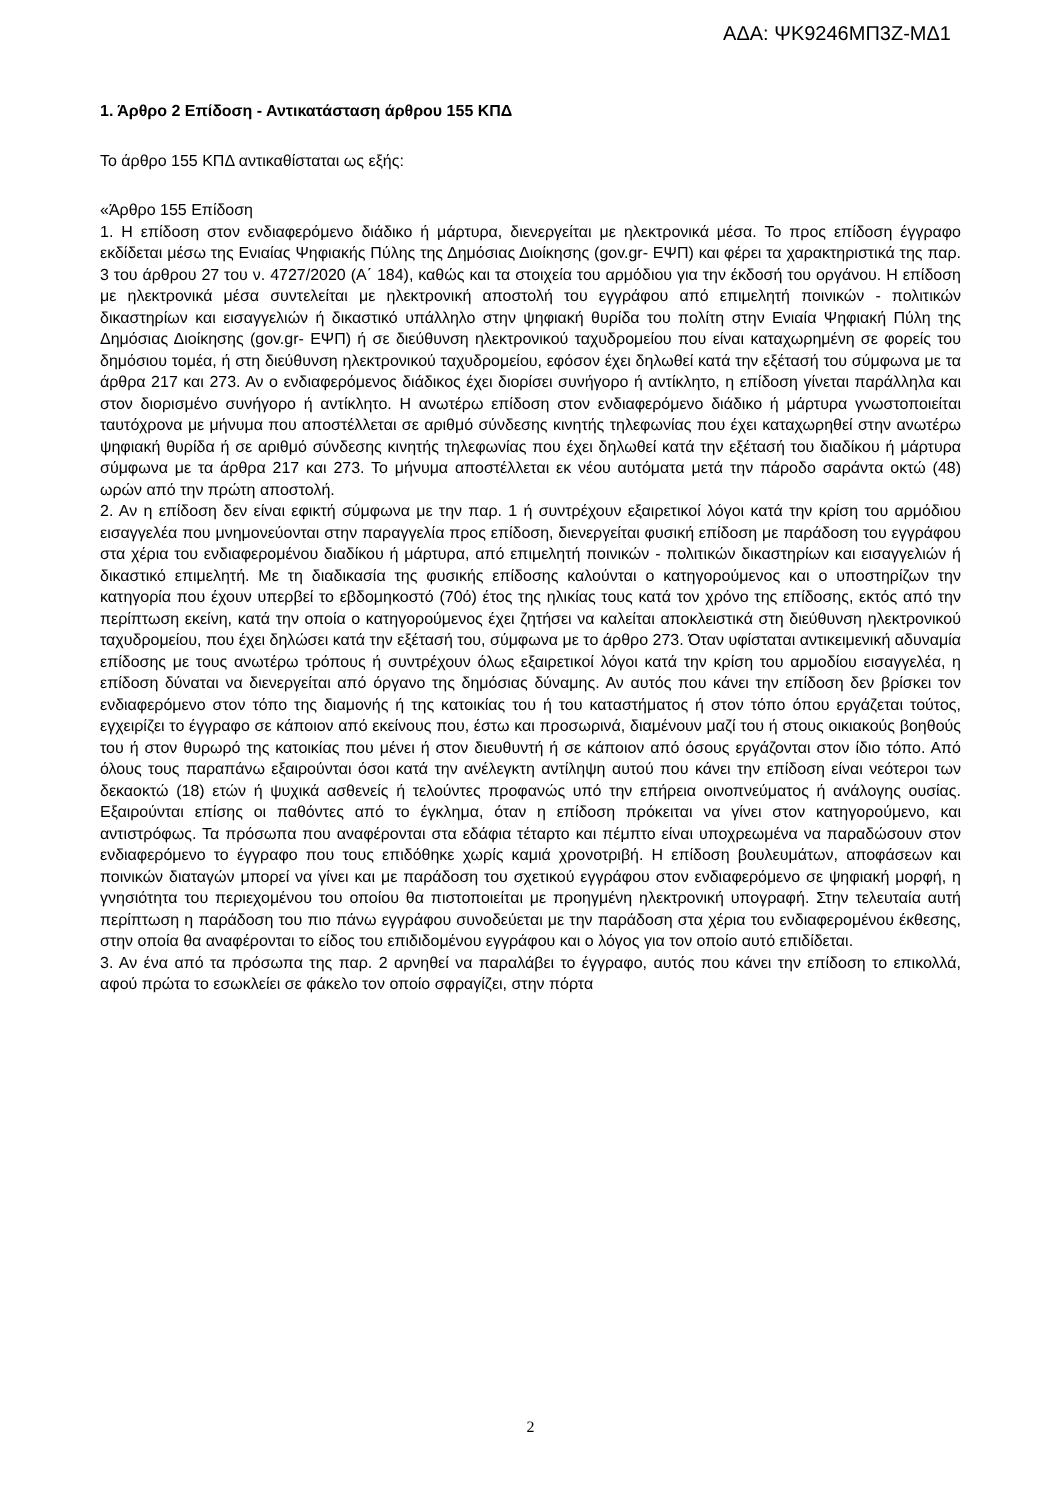ΑΔΑ: ΨΚ9246ΜΠ3Ζ-ΜΔ1
1. Άρθρο 2 Επίδοση - Αντικατάσταση άρθρου 155 ΚΠΔ
Το άρθρο 155 ΚΠΔ αντικαθίσταται ως εξής:
«Άρθρο 155 Επίδοση
1. Η επίδοση στον ενδιαφερόμενο διάδικο ή μάρτυρα, διενεργείται με ηλεκτρονικά μέσα. Το προς επίδοση έγγραφο εκδίδεται μέσω της Ενιαίας Ψηφιακής Πύλης της Δημόσιας Διοίκησης (gov.gr- ΕΨΠ) και φέρει τα χαρακτηριστικά της παρ. 3 του άρθρου 27 του ν. 4727/2020 (Α΄ 184), καθώς και τα στοιχεία του αρμόδιου για την έκδοσή του οργάνου. Η επίδοση με ηλεκτρονικά μέσα συντελείται με ηλεκτρονική αποστολή του εγγράφου από επιμελητή ποινικών - πολιτικών δικαστηρίων και εισαγγελιών ή δικαστικό υπάλληλο στην ψηφιακή θυρίδα του πολίτη στην Ενιαία Ψηφιακή Πύλη της Δημόσιας Διοίκησης (gov.gr- ΕΨΠ) ή σε διεύθυνση ηλεκτρονικού ταχυδρομείου που είναι καταχωρημένη σε φορείς του δημόσιου τομέα, ή στη διεύθυνση ηλεκτρονικού ταχυδρομείου, εφόσον έχει δηλωθεί κατά την εξέτασή του σύμφωνα με τα άρθρα 217 και 273. Αν ο ενδιαφερόμενος διάδικος έχει διορίσει συνήγορο ή αντίκλητο, η επίδοση γίνεται παράλληλα και στον διορισμένο συνήγορο ή αντίκλητο. Η ανωτέρω επίδοση στον ενδιαφερόμενο διάδικο ή μάρτυρα γνωστοποιείται ταυτόχρονα με μήνυμα που αποστέλλεται σε αριθμό σύνδεσης κινητής τηλεφωνίας που έχει καταχωρηθεί στην ανωτέρω ψηφιακή θυρίδα ή σε αριθμό σύνδεσης κινητής τηλεφωνίας που έχει δηλωθεί κατά την εξέτασή του διαδίκου ή μάρτυρα σύμφωνα με τα άρθρα 217 και 273. Το μήνυμα αποστέλλεται εκ νέου αυτόματα μετά την πάροδο σαράντα οκτώ (48) ωρών από την πρώτη αποστολή.
2. Αν η επίδοση δεν είναι εφικτή σύμφωνα με την παρ. 1 ή συντρέχουν εξαιρετικοί λόγοι κατά την κρίση του αρμόδιου εισαγγελέα που μνημονεύονται στην παραγγελία προς επίδοση, διενεργείται φυσική επίδοση με παράδοση του εγγράφου στα χέρια του ενδιαφερομένου διαδίκου ή μάρτυρα, από επιμελητή ποινικών - πολιτικών δικαστηρίων και εισαγγελιών ή δικαστικό επιμελητή. Με τη διαδικασία της φυσικής επίδοσης καλούνται ο κατηγορούμενος και ο υποστηρίζων την κατηγορία που έχουν υπερβεί το εβδομηκοστό (70ό) έτος της ηλικίας τους κατά τον χρόνο της επίδοσης, εκτός από την περίπτωση εκείνη, κατά την οποία ο κατηγορούμενος έχει ζητήσει να καλείται αποκλειστικά στη διεύθυνση ηλεκτρονικού ταχυδρομείου, που έχει δηλώσει κατά την εξέτασή του, σύμφωνα με το άρθρο 273. Όταν υφίσταται αντικειμενική αδυναμία επίδοσης με τους ανωτέρω τρόπους ή συντρέχουν όλως εξαιρετικοί λόγοι κατά την κρίση του αρμοδίου εισαγγελέα, η επίδοση δύναται να διενεργείται από όργανο της δημόσιας δύναμης. Αν αυτός που κάνει την επίδοση δεν βρίσκει τον ενδιαφερόμενο στον τόπο της διαμονής ή της κατοικίας του ή του καταστήματος ή στον τόπο όπου εργάζεται τούτος, εγχειρίζει το έγγραφο σε κάποιον από εκείνους που, έστω και προσωρινά, διαμένουν μαζί του ή στους οικιακούς βοηθούς του ή στον θυρωρό της κατοικίας που μένει ή στον διευθυντή ή σε κάποιον από όσους εργάζονται στον ίδιο τόπο. Από όλους τους παραπάνω εξαιρούνται όσοι κατά την ανέλεγκτη αντίληψη αυτού που κάνει την επίδοση είναι νεότεροι των δεκαοκτώ (18) ετών ή ψυχικά ασθενείς ή τελούντες προφανώς υπό την επήρεια οινοπνεύματος ή ανάλογης ουσίας. Εξαιρούνται επίσης οι παθόντες από το έγκλημα, όταν η επίδοση πρόκειται να γίνει στον κατηγορούμενο, και αντιστρόφως. Τα πρόσωπα που αναφέρονται στα εδάφια τέταρτο και πέμπτο είναι υποχρεωμένα να παραδώσουν στον ενδιαφερόμενο το έγγραφο που τους επιδόθηκε χωρίς καμιά χρονοτριβή. Η επίδοση βουλευμάτων, αποφάσεων και ποινικών διαταγών μπορεί να γίνει και με παράδοση του σχετικού εγγράφου στον ενδιαφερόμενο σε ψηφιακή μορφή, η γνησιότητα του περιεχομένου του οποίου θα πιστοποιείται με προηγμένη ηλεκτρονική υπογραφή. Στην τελευταία αυτή περίπτωση η παράδοση του πιο πάνω εγγράφου συνοδεύεται με την παράδοση στα χέρια του ενδιαφερομένου έκθεσης, στην οποία θα αναφέρονται το είδος του επιδιδομένου εγγράφου και ο λόγος για τον οποίο αυτό επιδίδεται.
3. Αν ένα από τα πρόσωπα της παρ. 2 αρνηθεί να παραλάβει το έγγραφο, αυτός που κάνει την επίδοση το επικολλά, αφού πρώτα το εσωκλείει σε φάκελο τον οποίο σφραγίζει, στην πόρτα
2